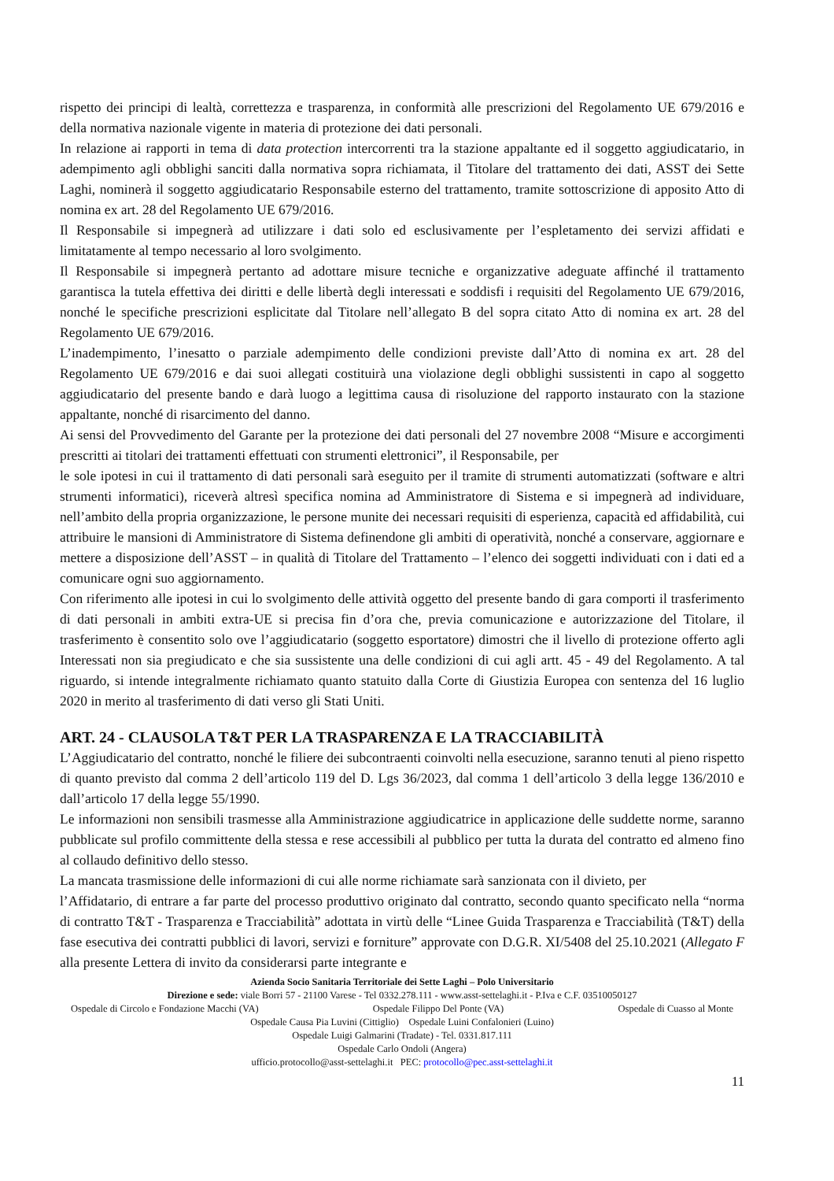rispetto dei principi di lealtà, correttezza e trasparenza, in conformità alle prescrizioni del Regolamento UE 679/2016 e della normativa nazionale vigente in materia di protezione dei dati personali.
In relazione ai rapporti in tema di data protection intercorrenti tra la stazione appaltante ed il soggetto aggiudicatario, in adempimento agli obblighi sanciti dalla normativa sopra richiamata, il Titolare del trattamento dei dati, ASST dei Sette Laghi, nominerà il soggetto aggiudicatario Responsabile esterno del trattamento, tramite sottoscrizione di apposito Atto di nomina ex art. 28 del Regolamento UE 679/2016.
Il Responsabile si impegnerà ad utilizzare i dati solo ed esclusivamente per l’espletamento dei servizi affidati e limitatamente al tempo necessario al loro svolgimento.
Il Responsabile si impegnerà pertanto ad adottare misure tecniche e organizzative adeguate affinché il trattamento garantisca la tutela effettiva dei diritti e delle libertà degli interessati e soddisfi i requisiti del Regolamento UE 679/2016, nonché le specifiche prescrizioni esplicitate dal Titolare nell’allegato B del sopra citato Atto di nomina ex art. 28 del Regolamento UE 679/2016.
L’inadempimento, l’inesatto o parziale adempimento delle condizioni previste dall’Atto di nomina ex art. 28 del Regolamento UE 679/2016 e dai suoi allegati costituirà una violazione degli obblighi sussistenti in capo al soggetto aggiudicatario del presente bando e darà luogo a legittima causa di risoluzione del rapporto instaurato con la stazione appaltante, nonché di risarcimento del danno.
Ai sensi del Provvedimento del Garante per la protezione dei dati personali del 27 novembre 2008 “Misure e accorgimenti prescritti ai titolari dei trattamenti effettuati con strumenti elettronici”, il Responsabile, per
le sole ipotesi in cui il trattamento di dati personali sarà eseguito per il tramite di strumenti automatizzati (software e altri strumenti informatici), riceverà altresì specifica nomina ad Amministratore di Sistema e si impegnerà ad individuare, nell’ambito della propria organizzazione, le persone munite dei necessari requisiti di esperienza, capacità ed affidabilità, cui attribuire le mansioni di Amministratore di Sistema definendone gli ambiti di operatività, nonché a conservare, aggiornare e mettere a disposizione dell’ASST – in qualità di Titolare del Trattamento – l’elenco dei soggetti individuati con i dati ed a comunicare ogni suo aggiornamento.
Con riferimento alle ipotesi in cui lo svolgimento delle attività oggetto del presente bando di gara comporti il trasferimento di dati personali in ambiti extra-UE si precisa fin d’ora che, previa comunicazione e autorizzazione del Titolare, il trasferimento è consentito solo ove l’aggiudicatario (soggetto esportatore) dimostri che il livello di protezione offerto agli Interessati non sia pregiudicato e che sia sussistente una delle condizioni di cui agli artt. 45 - 49 del Regolamento. A tal riguardo, si intende integralmente richiamato quanto statuito dalla Corte di Giustizia Europea con sentenza del 16 luglio 2020 in merito al trasferimento di dati verso gli Stati Uniti.
ART. 24 - CLAUSOLA T&T PER LA TRASPARENZA E LA TRACCIABILITÀ
L’Aggiudicatario del contratto, nonché le filiere dei subcontraenti coinvolti nella esecuzione, saranno tenuti al pieno rispetto di quanto previsto dal comma 2 dell’articolo 119 del D. Lgs 36/2023, dal comma 1 dell’articolo 3 della legge 136/2010 e dall’articolo 17 della legge 55/1990.
Le informazioni non sensibili trasmesse alla Amministrazione aggiudicatrice in applicazione delle suddette norme, saranno pubblicate sul profilo committente della stessa e rese accessibili al pubblico per tutta la durata del contratto ed almeno fino al collaudo definitivo dello stesso.
La mancata trasmissione delle informazioni di cui alle norme richiamate sarà sanzionata con il divieto, per
l’Affidatario, di entrare a far parte del processo produttivo originato dal contratto, secondo quanto specificato nella “norma di contratto T&T - Trasparenza e Tracciabilità” adottata in virtù delle “Linee Guida Trasparenza e Tracciabilità (T&T) della fase esecutiva dei contratti pubblici di lavori, servizi e forniture” approvate con D.G.R. XI/5408 del 25.10.2021 (Allegato F alla presente Lettera di invito da considerarsi parte integrante e
Azienda Socio Sanitaria Territoriale dei Sette Laghi – Polo Universitario
Direzione e sede: viale Borri 57 - 21100 Varese - Tel 0332.278.111 - www.asst-settelaghi.it - P.Iva e C.F. 03510050127
Ospedale di Circolo e Fondazione Macchi (VA) Ospedale Filippo Del Ponte (VA) Ospedale di Cuasso al Monte
Ospedale Causa Pia Luvini (Cittiglio) Ospedale Luini Confalonieri (Luino)
Ospedale Luigi Galmarini (Tradate) - Tel. 0331.817.111
Ospedale Carlo Ondoli (Angera)
ufficio.protocollo@asst-settelaghi.it PEC: protocollo@pec.asst-settelaghi.it
11